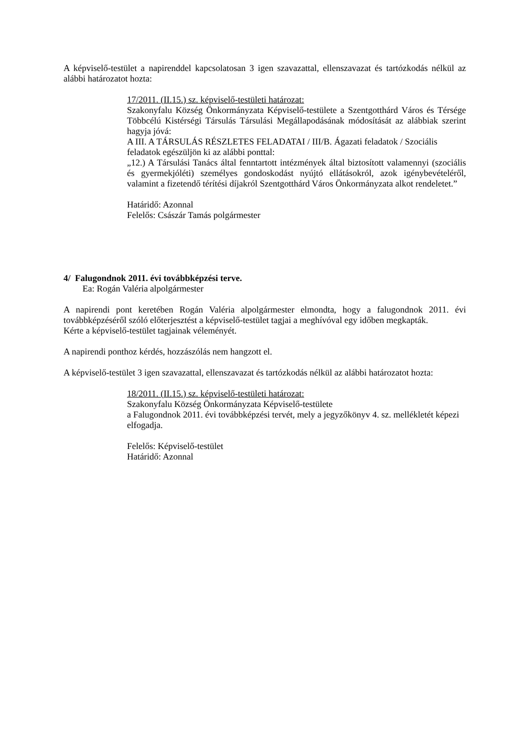A képviselő-testület a napirenddel kapcsolatosan 3 igen szavazattal, ellenszavazat és tartózkodás nélkül az alábbi határozatot hozta:
17/2011. (II.15.) sz. képviselő-testületi határozat:
Szakonyfalu Község Önkormányzata Képviselő-testülete a Szentgotthárd Város és Térsége Többcélú Kistérségi Társulás Társulási Megállapodásának módosítását az alábbiak szerint hagyja jóvá:
A III. A TÁRSULÁS RÉSZLETES FELADATAI / III/B. Ágazati feladatok / Szociális feladatok egészüljön ki az alábbi ponttal:
„12.) A Társulási Tanács által fenntartott intézmények által biztosított valamennyi (szociális és gyermekjóléti) személyes gondoskodást nyújtó ellátásokról, azok igénybevételéről, valamint a fizetendő térítési díjakról Szentgotthárd Város Önkormányzata alkot rendeletet.”
Határidő: Azonnal
Felelős: Császár Tamás polgármester
4/ Falugondnok 2011. évi továbbképzési terve.
Ea: Rogán Valéria alpolgármester
A napirendi pont keretében Rogán Valéria alpolgármester elmondta, hogy a falugondnok 2011. évi továbbképzéséről szóló előterjesztést a képviselő-testület tagjai a meghívóval egy időben megkapták.
Kérte a képviselő-testület tagjainak véleményét.
A napirendi ponthoz kérdés, hozzászólás nem hangzott el.
A képviselő-testület 3 igen szavazattal, ellenszavazat és tartózkodás nélkül az alábbi határozatot hozta:
18/2011. (II.15.) sz. képviselő-testületi határozat:
Szakonyfalu Község Önkormányzata Képviselő-testülete
a Falugondnok 2011. évi továbbképzési tervét, mely a jegyzőkönyv 4. sz. mellékletét képezi elfogadja.
Felelős: Képviselő-testület
Határidő: Azonnal